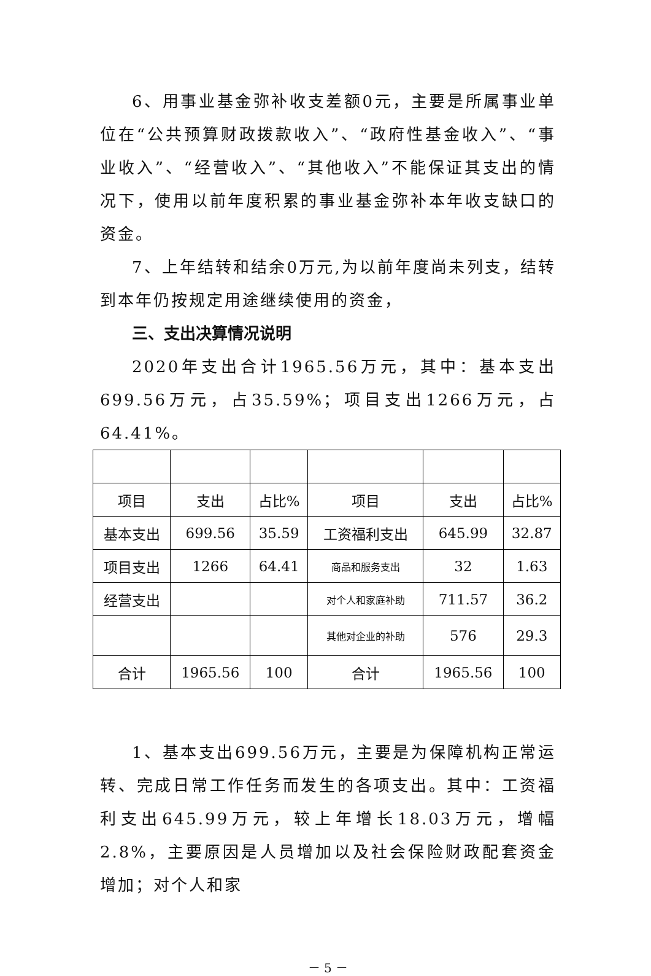6、用事业基金弥补收支差额0元，主要是所属事业单位在“公共预算财政拨款收入”、“政府性基金收入”、“事业收入”、“经营收入”、“其他收入”不能保证其支出的情况下，使用以前年度积累的事业基金弥补本年收支缺口的资金。
7、上年结转和结余0万元,为以前年度尚未列支，结转到本年仍按规定用途继续使用的资金，
三、支出决算情况说明
2020年支出合计1965.56万元，其中：基本支出699.56万元，占35.59%；项目支出1266万元，占64.41%。
| 项目 | 支出 | 占比% | 项目 | 支出 | 占比% |
| 基本支出 | 699.56 | 35.59 | 工资福利支出 | 645.99 | 32.87 |
| 项目支出 | 1266 | 64.41 | 商品和服务支出 | 32 | 1.63 |
| 经营支出 | | | 对个人和家庭补助 | 711.57 | 36.2 |
| | | | 其他对企业的补助 | 576 | 29.3 |
| 合计 | 1965.56 | 100 | 合计 | 1965.56 | 100 |
1、基本支出699.56万元，主要是为保障机构正常运转、完成日常工作任务而发生的各项支出。其中：工资福利支出645.99万元，较上年增长18.03万元，增幅2.8%，主要原因是人员增加以及社会保险财政配套资金增加；对个人和家
－ 5 －